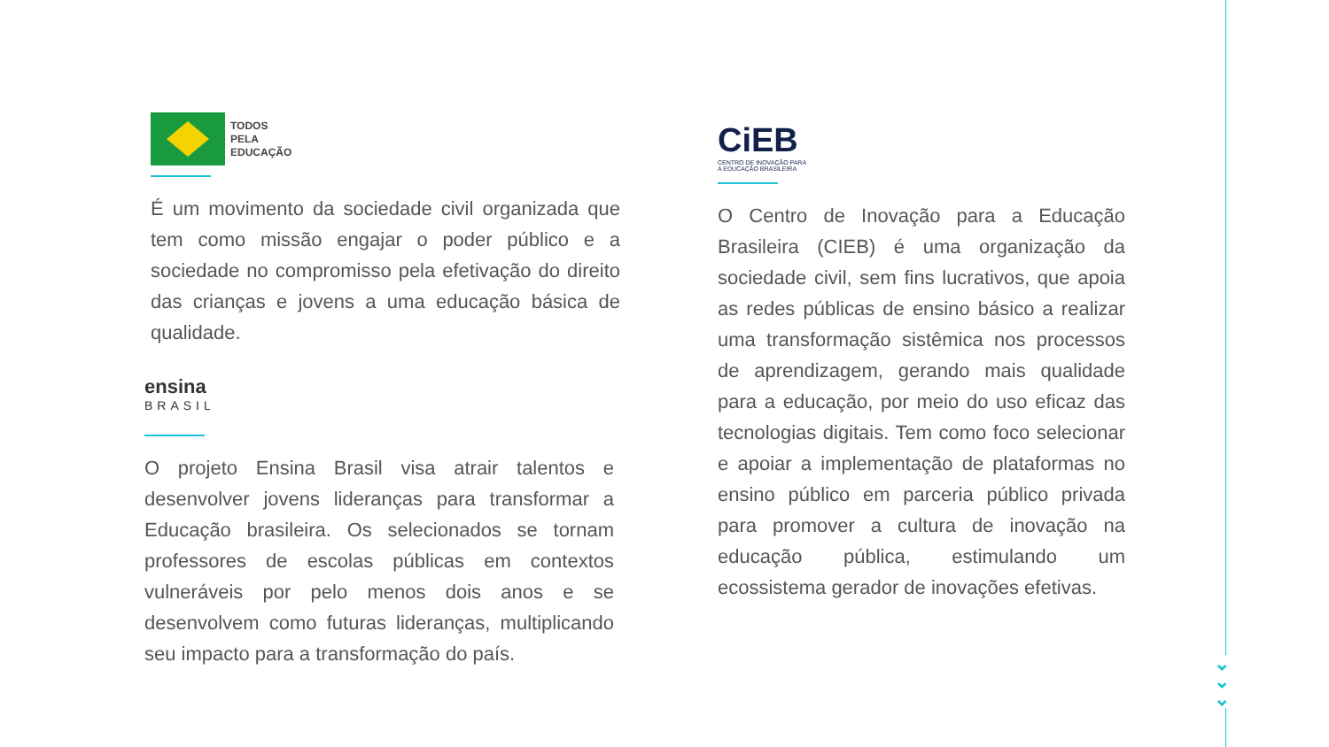TODOS
PELA
EDUCAÇÃO
É um movimento da sociedade civil organizada que tem como missão engajar o poder público e a sociedade no compromisso pela efetivação do direito das crianças e jovens a uma educação básica de qualidade.
ensina
BRASIL
O projeto Ensina Brasil visa atrair talentos e desenvolver jovens lideranças para transformar a Educação brasileira. Os selecionados se tornam professores de escolas públicas em contextos vulneráveis por pelo menos dois anos e se desenvolvem como futuras lideranças, multiplicando seu impacto para a transformação do país.
CiEB
CENTRO DE INOVAÇÃO PARA
A EDUCAÇÃO BRASILEIRA
O Centro de Inovação para a Educação Brasileira (CIEB) é uma organização da sociedade civil, sem fins lucrativos, que apoia as redes públicas de ensino básico a realizar uma transformação sistêmica nos processos de aprendizagem, gerando mais qualidade para a educação, por meio do uso eficaz das tecnologias digitais. Tem como foco selecionar e apoiar a implementação de plataformas no ensino público em parceria público privada para promover a cultura de inovação na educação pública, estimulando um ecossistema gerador de inovações efetivas.
⌄
⌄
⌄